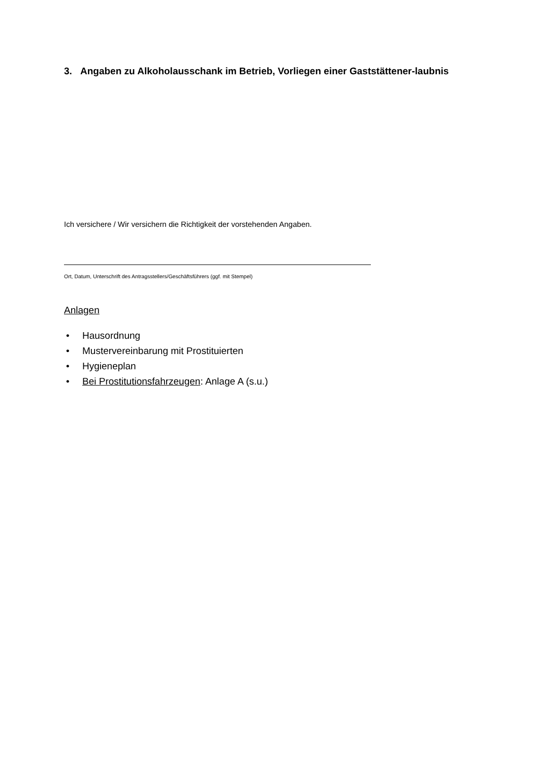3. Angaben zu Alkoholausschank im Betrieb, Vorliegen einer Gaststättener-laubnis
Ich versichere / Wir versichern die Richtigkeit der vorstehenden Angaben.
Ort, Datum, Unterschrift des Antragsstellers/Geschäftsführers (ggf. mit Stempel)
Anlagen
• Hausordnung
• Mustervereinbarung mit Prostituierten
• Hygieneplan
• Bei Prostitutionsfahrzeugen: Anlage A (s.u.)